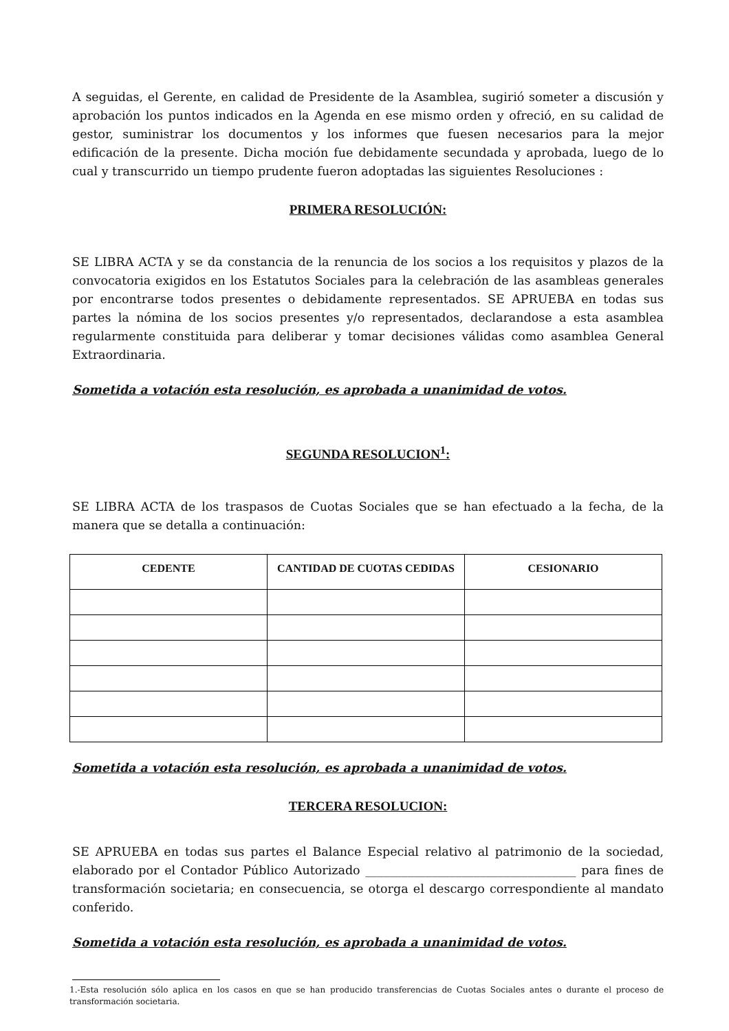A seguidas, el Gerente, en calidad de Presidente de la Asamblea, sugirió someter a discusión y aprobación los puntos indicados en la Agenda en ese mismo orden y ofreció, en su calidad de gestor, suministrar los documentos y los informes que fuesen necesarios para la mejor edificación de la presente. Dicha moción fue debidamente secundada y aprobada, luego de lo cual y transcurrido un tiempo prudente fueron adoptadas las siguientes Resoluciones :
PRIMERA RESOLUCIÓN:
SE LIBRA ACTA y se da constancia de la renuncia de los socios a los requisitos y plazos de la convocatoria exigidos en los Estatutos Sociales para la celebración de las asambleas generales por encontrarse todos presentes o debidamente representados. SE APRUEBA en todas sus partes la nómina de los socios presentes y/o representados, declarandose a esta asamblea regularmente constituida para deliberar y tomar decisiones válidas como asamblea General Extraordinaria.
Sometida a votación esta resolución, es aprobada a unanimidad de votos.
SEGUNDA RESOLUCION<sup>1</sup>:
SE LIBRA ACTA de los traspasos de Cuotas Sociales que se han efectuado a la fecha, de la manera que se detalla a continuación:
| CEDENTE | CANTIDAD DE CUOTAS CEDIDAS | CESIONARIO |
| --- | --- | --- |
Sometida a votación esta resolución, es aprobada a unanimidad de votos.
TERCERA RESOLUCION:
SE APRUEBA en todas sus partes el Balance Especial relativo al patrimonio de la sociedad, elaborado por el Contador Público Autorizado ___________________________________ para fines de transformación societaria; en consecuencia, se otorga el descargo correspondiente al mandato conferido.
Sometida a votación esta resolución, es aprobada a unanimidad de votos.
1.-Esta resolución sólo aplica en los casos en que se han producido transferencias de Cuotas Sociales antes o durante el proceso de transformación societaria.